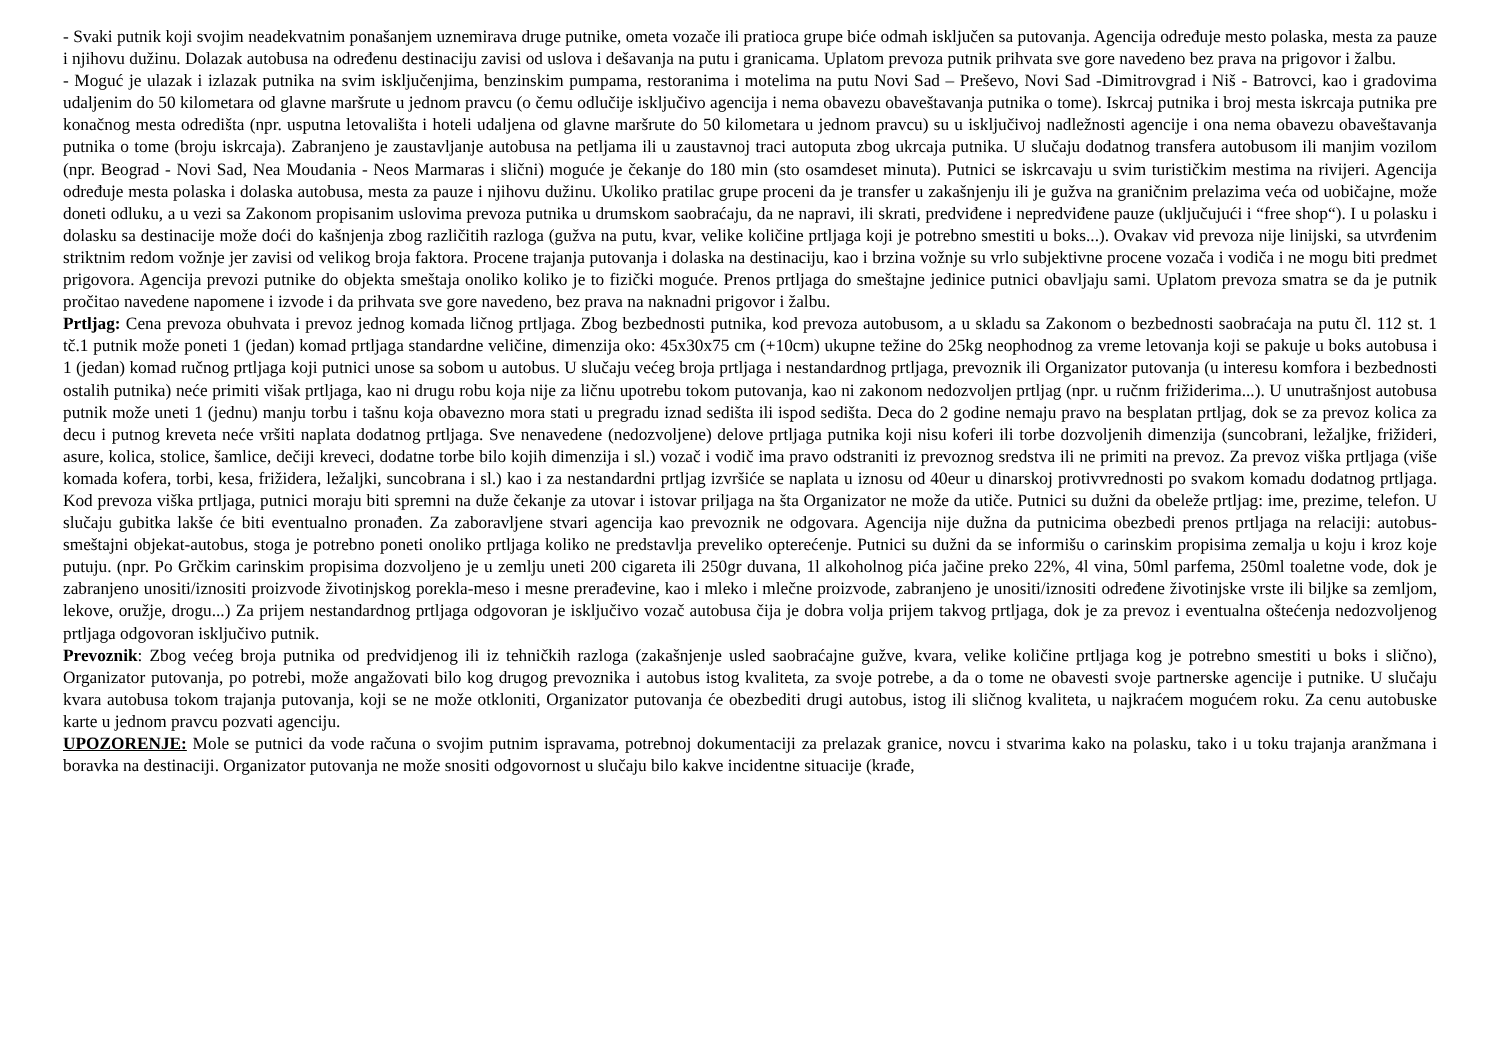- Svaki putnik koji svojim neadekvatnim ponašanjem uznemirava druge putnike, ometa vozače ili pratioca grupe biće odmah isključen sa putovanja. Agencija određuje mesto polaska, mesta za pauze i njihovu dužinu. Dolazak autobusa na određenu destinaciju zavisi od uslova i dešavanja na putu i granicama. Uplatom prevoza putnik prihvata sve gore navedeno bez prava na prigovor i žalbu.
- Moguć je ulazak i izlazak putnika na svim isključenjima, benzinskim pumpama, restoranima i motelima na putu Novi Sad – Preševo, Novi Sad -Dimitrovgrad i Niš - Batrovci, kao i gradovima udaljenim do 50 kilometara od glavne maršrute u jednom pravcu (o čemu odlučije isključivo agencija i nema obavezu obaveštavanja putnika o tome). Iskrcaj putnika i broj mesta iskrcaja putnika pre konačnog mesta odredišta (npr. usputna letovališta i hoteli udaljena od glavne maršrute do 50 kilometara u jednom pravcu) su u isključivoj nadležnosti agencije i ona nema obavezu obaveštavanja putnika o tome (broju iskrcaja). Zabranjeno je zaustavljanje autobusa na petljama ili u zaustavnoj traci autoputa zbog ukrcaja putnika. U slučaju dodatnog transfera autobusom ili manjim vozilom (npr. Beograd - Novi Sad, Nea Moudania - Neos Marmaras i slični) moguće je čekanje do 180 min (sto osamdeset minuta). Putnici se iskrcavaju u svim turističkim mestima na rivijeri. Agencija određuje mesta polaska i dolaska autobusa, mesta za pauze i njihovu dužinu. Ukoliko pratilac grupe proceni da je transfer u zakašnjenju ili je gužva na graničnim prelazima veća od uobičajne, može doneti odluku, a u vezi sa Zakonom propisanim uslovima prevoza putnika u drumskom saobraćaju, da ne napravi, ili skrati, predviđene i nepredviđene pauze (uključujući i “free shop“). I u polasku i dolasku sa destinacije može doći do kašnjenja zbog različitih razloga (gužva na putu, kvar, velike količine prtljaga koji je potrebno smestiti u boks...). Ovakav vid prevoza nije linijski, sa utvrđenim striktnim redom vožnje jer zavisi od velikog broja faktora. Procene trajanja putovanja i dolaska na destinaciju, kao i brzina vožnje su vrlo subjektivne procene vozača i vodiča i ne mogu biti predmet prigovora. Agencija prevozi putnike do objekta smeštaja onoliko koliko je to fizički moguće. Prenos prtljaga do smeštajne jedinice putnici obavljaju sami. Uplatom prevoza smatra se da je putnik pročitao navedene napomene i izvode i da prihvata sve gore navedeno, bez prava na naknadni prigovor i žalbu.
Prtljag: Cena prevoza obuhvata i prevoz jednog komada ličnog prtljaga. Zbog bezbednosti putnika, kod prevoza autobusom, a u skladu sa Zakonom o bezbednosti saobraćaja na putu čl. 112 st. 1 tč.1 putnik može poneti 1 (jedan) komad prtljaga standardne veličine, dimenzija oko: 45x30x75 cm (+10cm) ukupne težine do 25kg neophodnog za vreme letovanja koji se pakuje u boks autobusa i 1 (jedan) komad ručnog prtljaga koji putnici unose sa sobom u autobus. U slučaju većeg broja prtljaga i nestandardnog prtljaga, prevoznik ili Organizator putovanja (u interesu komfora i bezbednosti ostalih putnika) neće primiti višak prtljaga, kao ni drugu robu koja nije za ličnu upotrebu tokom putovanja, kao ni zakonom nedozvoljen prtljag (npr. u ručnm frižiderima...). U unutrašnjost autobusa putnik može uneti 1 (jednu) manju torbu i tašnu koja obavezno mora stati u pregradu iznad sedišta ili ispod sedišta. Deca do 2 godine nemaju pravo na besplatan prtljag, dok se za prevoz kolica za decu i putnog kreveta neće vršiti naplata dodatnog prtljaga. Sve nenavedene (nedozvoljene) delove prtljaga putnika koji nisu koferi ili torbe dozvoljenih dimenzija (suncobrani, ležaljke, frižideri, asure, kolica, stolice, šamlice, dečiji kreveci, dodatne torbe bilo kojih dimenzija i sl.) vozač i vodič ima pravo odstraniti iz prevoznog sredstva ili ne primiti na prevoz. Za prevoz viška prtljaga (više komada kofera, torbi, kesa, frižidera, ležaljki, suncobrana i sl.) kao i za nestandardni prtljag izvršiće se naplata u iznosu od 40eur u dinarskoj protivvrednosti po svakom komadu dodatnog prtljaga. Kod prevoza viška prtljaga, putnici moraju biti spremni na duže čekanje za utovar i istovar priljaga na šta Organizator ne može da utiče. Putnici su dužni da obeleže prtljag: ime, prezime, telefon. U slučaju gubitka lakše će biti eventualno pronađen. Za zaboravljene stvari agencija kao prevoznik ne odgovara. Agencija nije dužna da putnicima obezbedi prenos prtljaga na relaciji: autobus-smeštajni objekat-autobus, stoga je potrebno poneti onoliko prtljaga koliko ne predstavlja preveliko opterećenje. Putnici su dužni da se informišu o carinskim propisima zemalja u koju i kroz koje putuju. (npr. Po Grčkim carinskim propisima dozvoljeno je u zemlju uneti 200 cigareta ili 250gr duvana, 1l alkoholnog pića jačine preko 22%, 4l vina, 50ml parfema, 250ml toaletne vode, dok je zabranjeno unositi/iznositi proizvode životinjskog porekla-meso i mesne prerađevine, kao i mleko i mlečne proizvode, zabranjeno je unositi/iznositi određene životinjske vrste ili biljke sa zemljom, lekove, oružje, drogu...) Za prijem nestandardnog prtljaga odgovoran je isključivo vozač autobusa čija je dobra volja prijem takvog prtljaga, dok je za prevoz i eventualna oštećenja nedozvoljenog prtljaga odgovoran isključivo putnik.
Prevoznik: Zbog većeg broja putnika od predvidjenog ili iz tehničkih razloga (zakašnjenje usled saobraćajne gužve, kvara, velike količine prtljaga kog je potrebno smestiti u boks i slično), Organizator putovanja, po potrebi, može angažovati bilo kog drugog prevoznika i autobus istog kvaliteta, za svoje potrebe, a da o tome ne obavesti svoje partnerske agencije i putnike. U slučaju kvara autobusa tokom trajanja putovanja, koji se ne može otkloniti, Organizator putovanja će obezbediti drugi autobus, istog ili sličnog kvaliteta, u najkraćem mogućem roku. Za cenu autobuske karte u jednom pravcu pozvati agenciju.
UPOZORENJE: Mole se putnici da vode računa o svojim putnim ispravama, potrebnoj dokumentaciji za prelazak granice, novcu i stvarima kako na polasku, tako i u toku trajanja aranžmana i boravka na destinaciji. Organizator putovanja ne može snositi odgovornost u slučaju bilo kakve incidentne situacije (krađe,